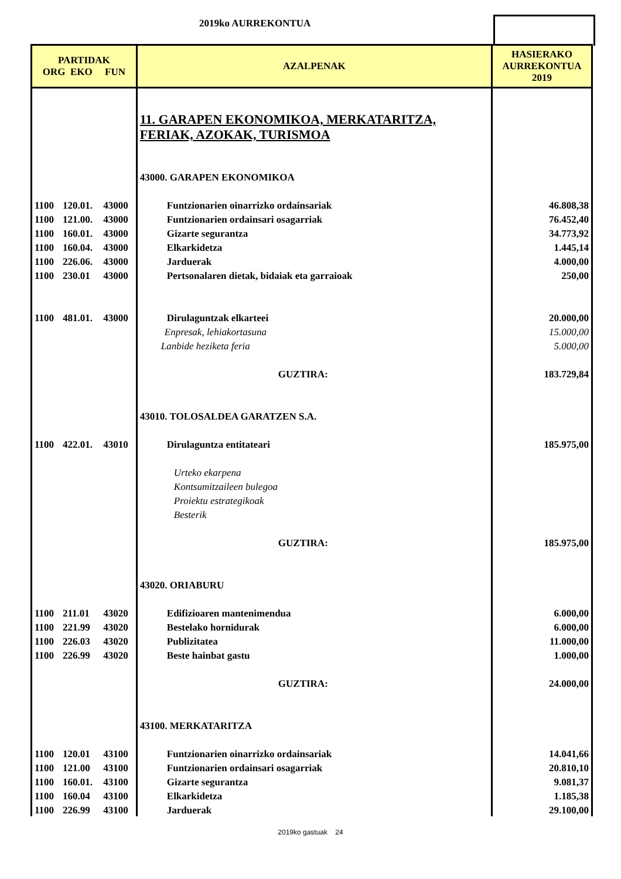2019ko AURREKONTUA
| PARTIDAK ORG EKO FUN | | | AZALPENAK | HASIERAKO AURREKONTUA 2019 |
| --- | --- | --- | --- | --- |
| | | | 11. GARAPEN EKONOMIKOA, MERKATARITZA, FERIAK, AZOKAK, TURISMOA | |
| | | | 43000. GARAPEN EKONOMIKOA | |
| 1100 | 120.01. | 43000 | Funtzionarien oinarrizko ordainsariak | 46.808,38 |
| 1100 | 121.00. | 43000 | Funtzionarien ordainsari osagarriak | 76.452,40 |
| 1100 | 160.01. | 43000 | Gizarte segurantza | 34.773,92 |
| 1100 | 160.04. | 43000 | Elkarkidetza | 1.445,14 |
| 1100 | 226.06. | 43000 | Jarduerak | 4.000,00 |
| 1100 | 230.01 | 43000 | Pertsonalaren dietak, bidaiak eta garraioak | 250,00 |
| 1100 | 481.01. | 43000 | Dirulaguntzak elkarteei | 20.000,00 |
| | | | Enpresak, lehiakortasuna | 15.000,00 |
| | | | Lanbide heziketa feria | 5.000,00 |
| | | | GUZTIRA: | 183.729,84 |
| | | | 43010. TOLOSALDEA GARATZEN S.A. | |
| 1100 | 422.01. | 43010 | Dirulaguntza entitateari | 185.975,00 |
| | | | Urteko ekarpena | |
| | | | Kontsumitzaileen bulegoa | |
| | | | Proiektu estrategikoak | |
| | | | Besterik | |
| | | | GUZTIRA: | 185.975,00 |
| | | | 43020. ORIABURU | |
| 1100 | 211.01 | 43020 | Edifizioaren mantenimendua | 6.000,00 |
| 1100 | 221.99 | 43020 | Bestelako hornidurak | 6.000,00 |
| 1100 | 226.03 | 43020 | Publizitatea | 11.000,00 |
| 1100 | 226.99 | 43020 | Beste hainbat gastu | 1.000,00 |
| | | | GUZTIRA: | 24.000,00 |
| | | | 43100. MERKATARITZA | |
| 1100 | 120.01 | 43100 | Funtzionarien oinarrizko ordainsariak | 14.041,66 |
| 1100 | 121.00 | 43100 | Funtzionarien ordainsari osagarriak | 20.810,10 |
| 1100 | 160.01. | 43100 | Gizarte segurantza | 9.081,37 |
| 1100 | 160.04 | 43100 | Elkarkidetza | 1.185,38 |
| 1100 | 226.99 | 43100 | Jarduerak | 29.100,00 |
2019ko gastuak 24